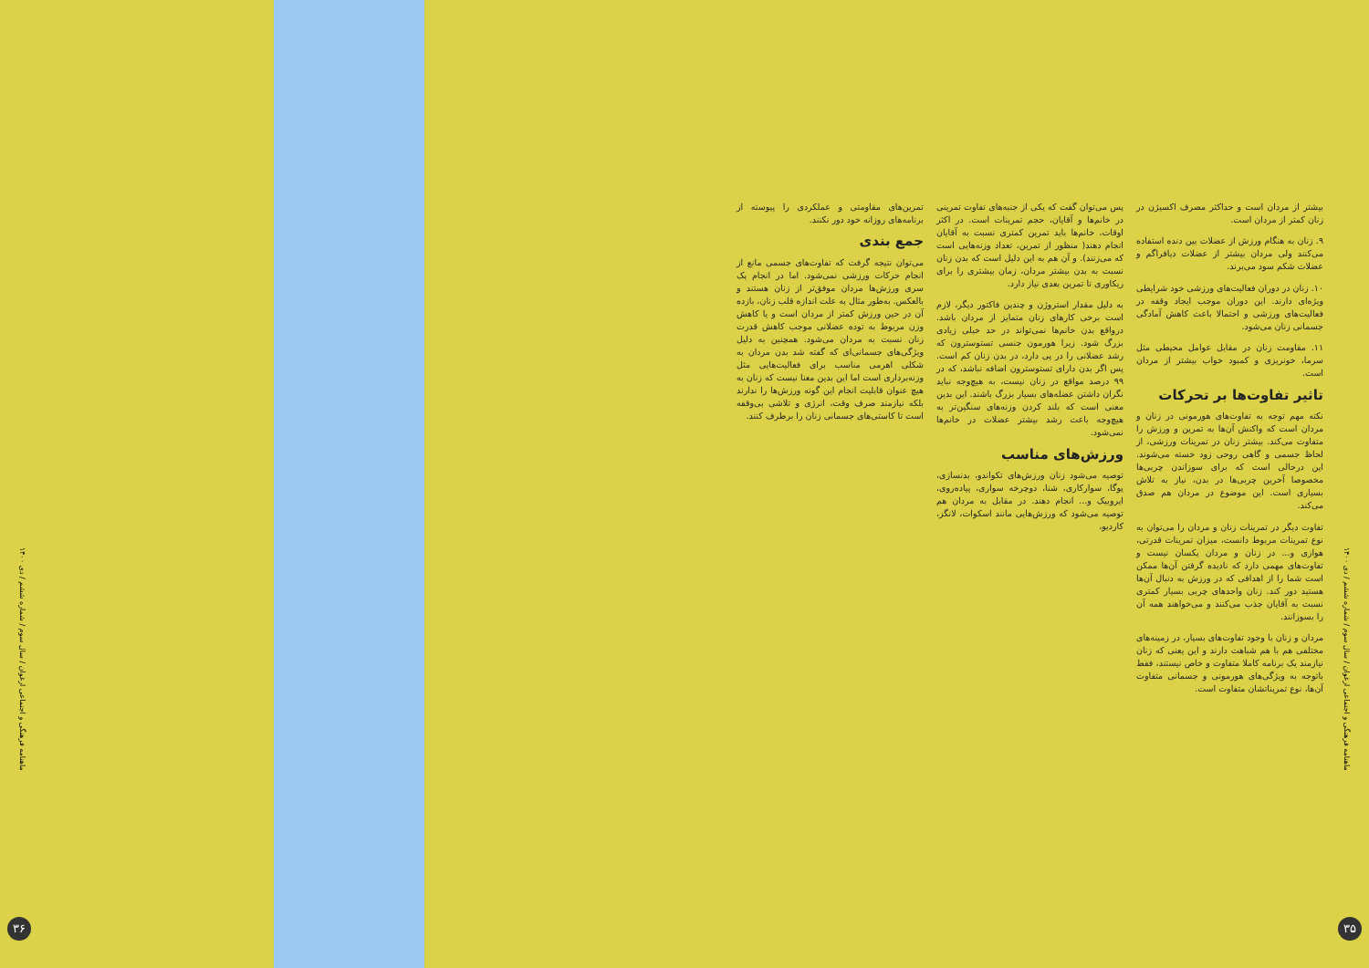ماهنامه فرهنگی و اجتماعی ارغوان / سال سوم / شماره ششم / دی ۱۴۰۰
ماهنامه فرهنگی و اجتماعی ارغوان / سال سوم / شماره ششم / دی ۱۴۰۰
۳۶ ۳۵
بیشتر از مردان است و حداکثر مصرف اکسیژن در زنان کمتر از مردان است.
۹. زنان به هنگام ورزش از عضلات بین دنده استفاده می‌کنند ولی مردان بیشتر از عضلات دیافراگم و عضلات شکم سود می‌برند.
۱۰. زنان در دوران فعالیت‌های ورزشی خود شرایطی ویژه‌ای دارند. این دوران موجب ایجاد وقفه در فعالیت‌های ورزشی و احتمالا باعث کاهش آمادگی جسمانی زنان می‌شود.
۱۱. مقاومت زنان در مقابل عوامل محیطی مثل سرما، خونریزی و کمبود خواب بیشتر از مردان است.
تاثیر تفاوت‌ها بر تحرکات
نکته مهم توجه به تفاوت‌های هورمونی در زنان و مردان است که واکنش آن‌ها به تمرین و ورزش را متفاوت می‌کند. بیشتر زنان در تمرینات ورزشی، از لحاظ جسمی و گاهی روحی زود خسته می‌شوند. این درحالی است که برای سوزاندن چربی‌ها مخصوصا آخرین چربی‌ها در بدن، نیاز به تلاش بسیاری است. این موضوع در مردان هم صدق می‌کند.
تفاوت دیگر در تمرینات زنان و مردان را می‌توان به نوع تمرینات مربوط دانست، میزان تمرینات قدرتی، هوازی و... در زنان و مردان یکسان نیست و تفاوت‌های مهمی دارد که نادیده گرفتن آن‌ها ممکن است شما را از اهدافی که در ورزش به دنبال آن‌ها هستید دور کند. زنان واحدهای چربی بسیار کمتری نسبت به آقایان جذب می‌کنند و می‌خواهند همه آن را بسوزانند.
مردان و زنان با وجود تفاوت‌های بسیار، در زمینه‌های مختلفی هم با هم شباهت دارند و این یعنی که زنان نیازمند یک برنامه کاملا متفاوت و خاص نیستند، فقط باتوجه به ویژگی‌های هورمونی و جسمانی متفاوت آن‌ها، نوع تمریناتشان متفاوت است.
پس می‌توان گفت که یکی از جنبه‌های تفاوت تمرینی در خانم‌ها و آقایان، حجم تمرینات است. در اکثر اوقات، خانم‌ها باید تمرین کمتری نسبت به آقایان انجام دهند( منظور از تمرین، تعداد وزنه‌هایی است که می‌زنند). و آن هم به این دلیل است که بدن زنان نسبت به بدن بیشتر مردان، زمان بیشتری را برای ریکاوری تا تمرین بعدی نیاز دارد.
به دلیل مقدار استروژن و چندین فاکتور دیگر، لازم است برخی کارهای زنان متمایز از مردان باشد. درواقع بدن خانم‌ها نمی‌تواند در حد خیلی زیادی بزرگ شود. زیرا هورمون جنسی تستوسترون که رشد عضلانی را در پی دارد، در بدن زنان کم است. پس اگر بدن دارای تستوسترون اضافه نباشد، که در ۹۹ درصد مواقع در زنان نیست، به هیچ‌وجه نباید نگران داشتن عضله‌های بسیار بزرگ باشند. این بدین معنی است که بلند کردن وزنه‌های سنگین‌تر به هیچ‌وجه باعث رشد بیشتر عضلات در خانم‌ها نمی‌شود.
ورزش‌های مناسب
توصیه می‌شود زنان ورزش‌های تکواندو، بدنسازی، یوگا، سوارکاری، شنا، دوچرخه سواری، پیاده‌روی، ایروبیک و... انجام دهند. در مقابل به مردان هم توصیه می‌شود که ورزش‌هایی مانند اسکوات، لانگز، کاردیو،
تمرین‌های مقاومتی و عملکردی را پیوسته از برنامه‌های روزانه خود دور نکنند.
جمع بندی
می‌توان نتیجه گرفت که تفاوت‌های جسمی مانع از انجام حرکات ورزشی نمی‌شود. اما در انجام یک سری ورزش‌ها مردان موفق‌تر از زنان هستند و بالعکس. به‌طور مثال به علت اندازه قلب زنان، بازده آن در حین ورزش کمتر از مردان است و یا کاهش وزن مربوط به توده عضلانی موجب کاهش قدرت زنان نسبت به مردان می‌شود. همچنین به دلیل ویژگی‌های جسمانی‌ای که گفته شد بدن مردان به شکلی اهرمی مناسب برای فعالیت‌هایی مثل وزنه‌برداری است اما این بدین معنا نیست که زنان به هیچ عنوان قابلیت انجام این گونه ورزش‌ها را ندارند بلکه نیازمند صرف وقت، انرژی و تلاشی بی‌وقفه است تا کاستی‌های جسمانی زنان را برطرف کنند.